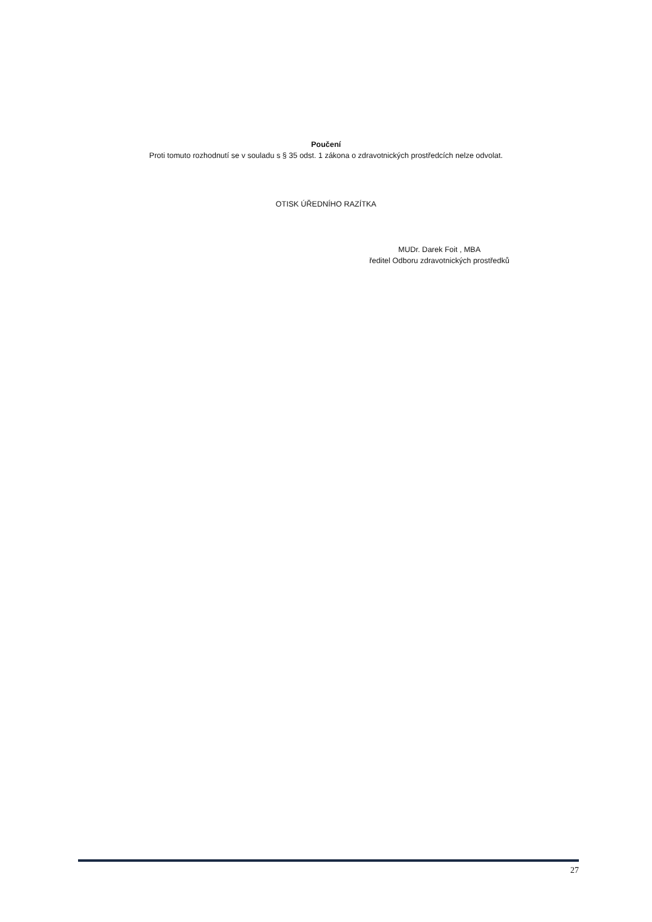Poučení
Proti tomuto rozhodnutí se v souladu s § 35 odst. 1 zákona o zdravotnických prostředcích nelze odvolat.
OTISK ÚŘEDNÍHO RAZÍTKA
MUDr. Darek Foit , MBA
ředitel Odboru zdravotnických prostředků
27